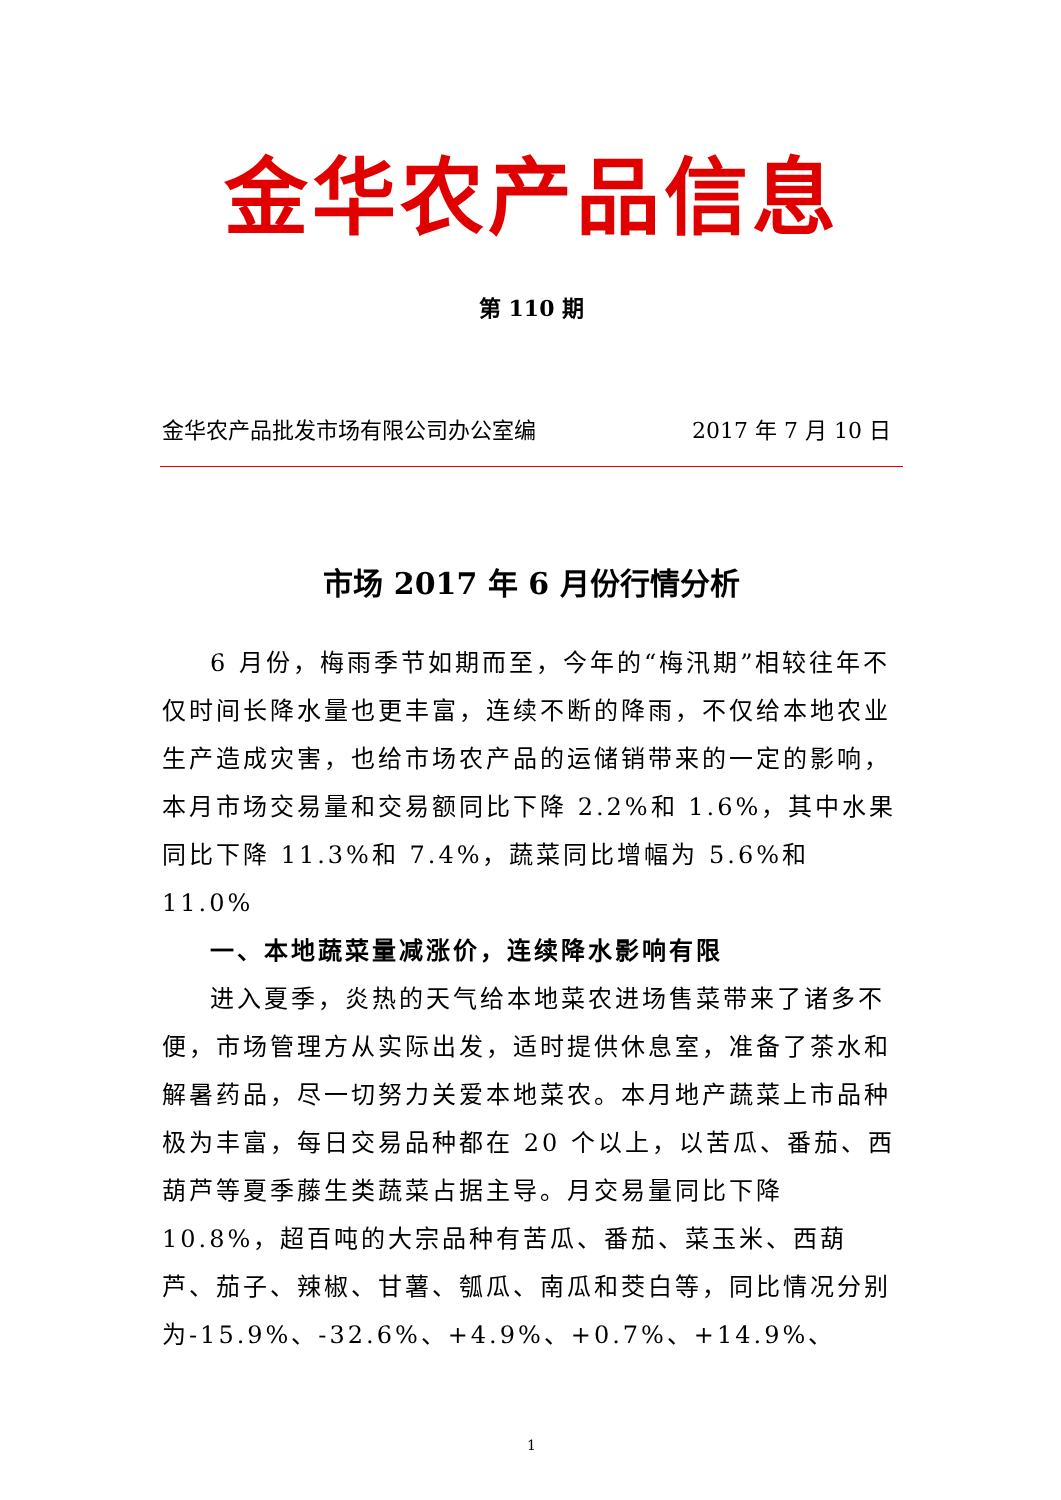金华农产品信息
第 110 期
金华农产品批发市场有限公司办公室编 2017 年 7 月 10 日
市场 2017 年 6 月份行情分析
6 月份，梅雨季节如期而至，今年的“梅汛期”相较往年不仅时间长降水量也更丰富，连续不断的降雨，不仅给本地农业生产造成灾害，也给市场农产品的运储销带来的一定的影响，本月市场交易量和交易额同比下降 2.2%和 1.6%，其中水果同比下降 11.3%和 7.4%，蔬菜同比增幅为 5.6%和 11.0%
一、本地蔬菜量减涨价，连续降水影响有限
进入夏季，炎热的天气给本地菜农进场售菜带来了诸多不便，市场管理方从实际出发，适时提供休息室，准备了茶水和解暑药品，尽一切努力关爱本地菜农。本月地产蔬菜上市品种极为丰富，每日交易品种都在 20 个以上，以苦瓜、番茄、西葫芦等夏季藤生类蔬菜占据主导。月交易量同比下降 10.8%，超百吨的大宗品种有苦瓜、番茄、菜玉米、西葫芦、茄子、辣椒、甘薯、瓠瓜、南瓜和茭白等，同比情况分别为-15.9%、-32.6%、+4.9%、+0.7%、+14.9%、
1